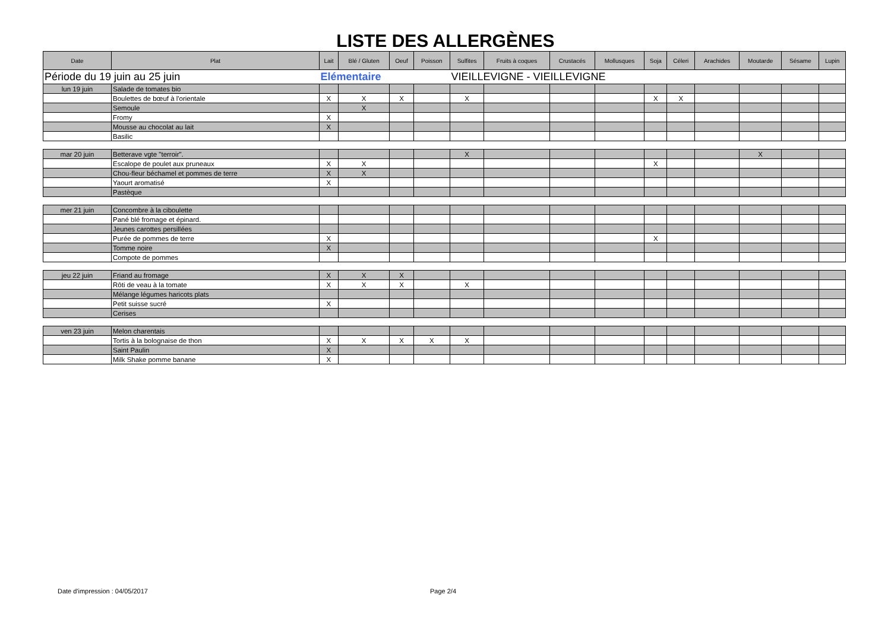LISTE DES ALLERGÈNES
| Date | Plat | Lait | Blé / Gluten | Oeuf | Poisson | Sulfites | Fruits à coques | Crustacés | Mollusques | Soja | Céleri | Arachides | Moutarde | Sésame | Lupin |
| --- | --- | --- | --- | --- | --- | --- | --- | --- | --- | --- | --- | --- | --- | --- | --- |
| Période du 19 juin au 25 juin | | Elémentaire | | | | VIEILLEVIGNE - VIEILLEVIGNE | | | | | | | | | |
| lun 19 juin | Salade de tomates bio | | | | | | | | | | | | | | |
| | Boulettes de bœuf à l'orientale | X | X | X | | X | | | | X | X | | | | |
| | Semoule | | X | | | | | | | | | | | | |
| | Fromy | X | | | | | | | | | | | | | |
| | Mousse au chocolat au lait | X | | | | | | | | | | | | | |
| | Basilic | | | | | | | | | | | | | | |
| mar 20 juin | Betterave vgte "terroir". | | | | | X | | | | | | | X | | |
| | Escalope de poulet aux pruneaux | X | X | | | | | | | X | | | | | |
| | Chou-fleur béchamel et pommes de terre | X | X | | | | | | | | | | | | |
| | Yaourt aromatisé | X | | | | | | | | | | | | | |
| | Pastèque | | | | | | | | | | | | | | |
| mer 21 juin | Concombre à la ciboulette | | | | | | | | | | | | | | |
| | Pané blé fromage et épinard. | | | | | | | | | | | | | | |
| | Jeunes carottes persillées | | | | | | | | | | | | | | |
| | Purée de pommes de terre | X | | | | | | | | X | | | | | |
| | Tomme noire | X | | | | | | | | | | | | | |
| | Compote de pommes | | | | | | | | | | | | | | |
| jeu 22 juin | Friand au fromage | X | X | X | | | | | | | | | | | |
| | Rôti de veau à la tomate | X | X | X | | X | | | | | | | | | |
| | Mélange légumes haricots plats | | | | | | | | | | | | | | |
| | Petit suisse sucré | X | | | | | | | | | | | | | |
| | Cerises | | | | | | | | | | | | | | |
| ven 23 juin | Melon charentais | | | | | | | | | | | | | | |
| | Tortis à la bolognaise de thon | X | X | X | X | X | | | | | | | | | |
| | Saint Paulin | X | | | | | | | | | | | | | |
| | Milk Shake pomme banane | X | | | | | | | | | | | | | |
Date d'impression : 04/05/2017 Page 2/4